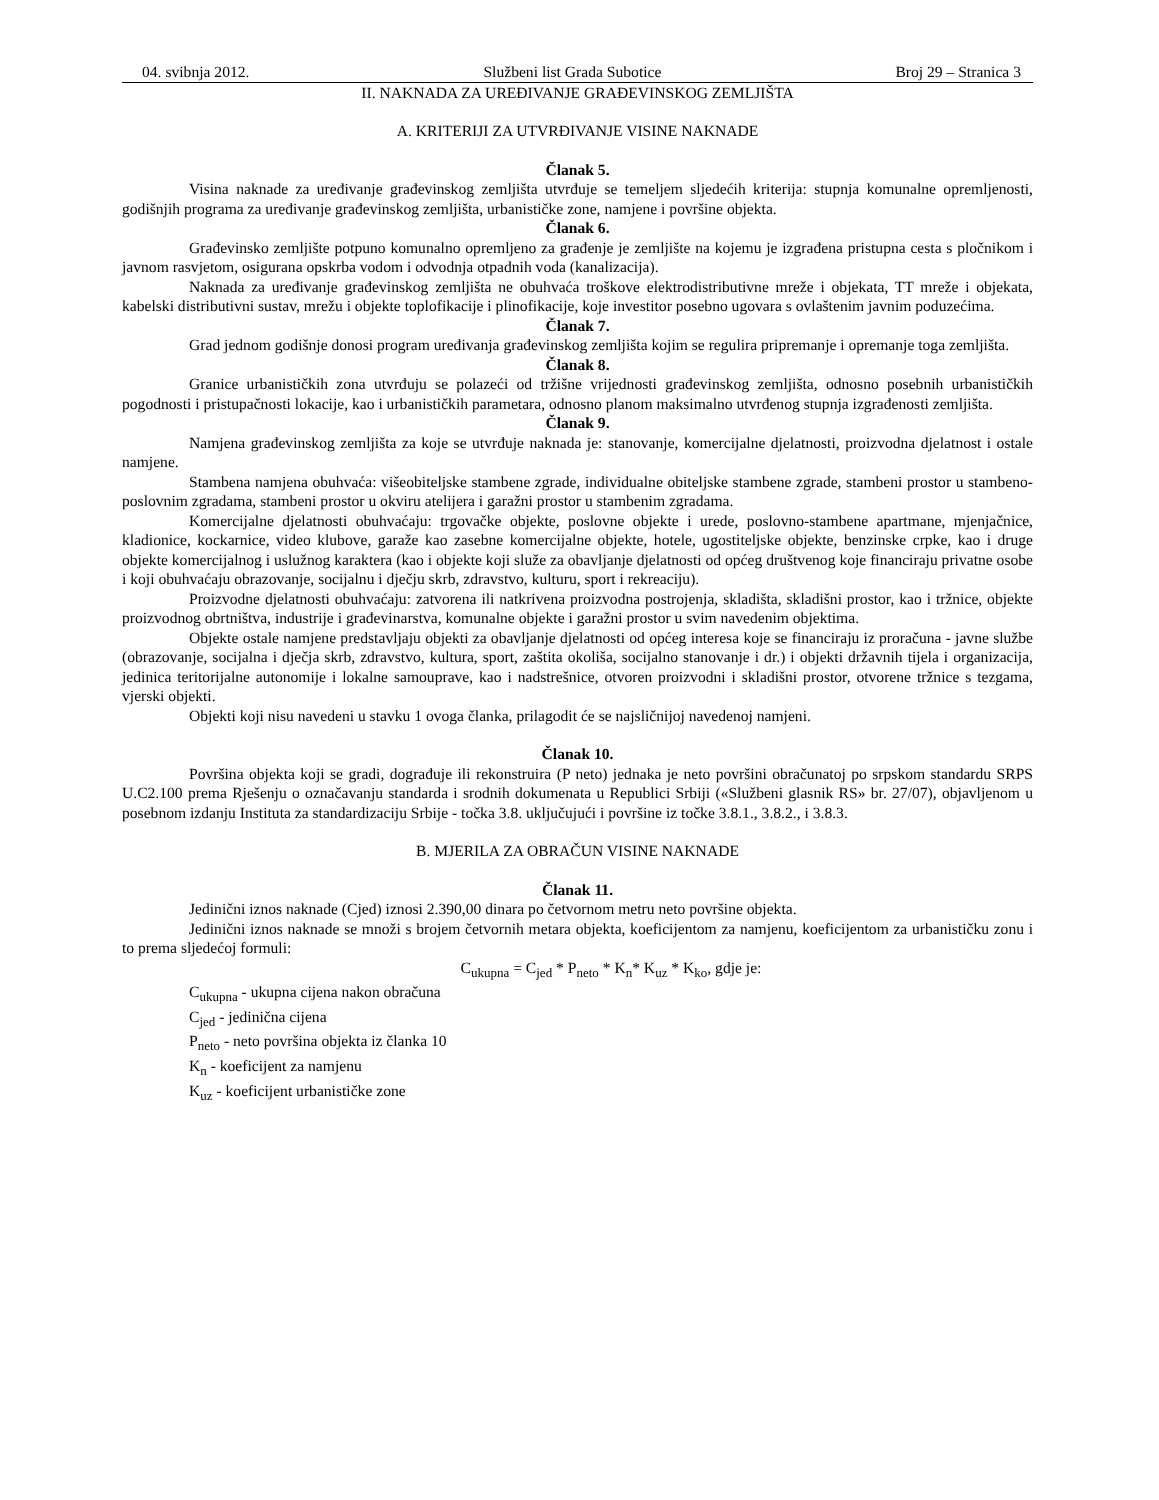04. svibnja 2012. Službeni list Grada Subotice Broj 29 – Stranica 3
II. NAKNADA ZA UREĐIVANJE GRAĐEVINSKOG ZEMLJIŠTA
A. KRITERIJI ZA UTVRĐIVANJE VISINE NAKNADE
Članak 5.
Visina naknade za uređivanje građevinskog zemljišta utvrđuje se temeljem sljedećih kriterija: stupnja komunalne opremljenosti, godišnjih programa za uređivanje građevinskog zemljišta, urbanističke zone, namjene i površine objekta.
Članak 6.
Građevinsko zemljište potpuno komunalno opremljeno za građenje je zemljište na kojemu je izgrađena pristupna cesta s pločnikom i javnom rasvjetom, osigurana opskrba vodom i odvodnja otpadnih voda (kanalizacija).
Naknada za uređivanje građevinskog zemljišta ne obuhvaća troškove elektrodistributivne mreže i objekata, TT mreže i objekata, kabelski distributivni sustav, mrežu i objekte toplofikacije i plinofikacije, koje investitor posebno ugovara s ovlaštenim javnim poduzećima.
Članak 7.
Grad jednom godišnje donosi program uređivanja građevinskog zemljišta kojim se regulira pripremanje i opremanje toga zemljišta.
Članak 8.
Granice urbanističkih zona utvrđuju se polazeći od tržišne vrijednosti građevinskog zemljišta, odnosno posebnih urbanističkih pogodnosti i pristupačnosti lokacije, kao i urbanističkih parametara, odnosno planom maksimalno utvrđenog stupnja izgrađenosti zemljišta.
Članak 9.
Namjena građevinskog zemljišta za koje se utvrđuje naknada je: stanovanje, komercijalne djelatnosti, proizvodna djelatnost i ostale namjene.
Stambena namjena obuhvaća: višeobiteljske stambene zgrade, individualne obiteljske stambene zgrade, stambeni prostor u stambeno-poslovnim zgradama, stambeni prostor u okviru atelijera i garažni prostor u stambenim zgradama.
Komercijalne djelatnosti obuhvaćaju: trgovačke objekte, poslovne objekte i urede, poslovno-stambene apartmane, mjenjačnice, kladionice, kockarnice, video klubove, garaže kao zasebne komercijalne objekte, hotele, ugostiteljske objekte, benzinske crpke, kao i druge objekte komercijalnog i uslužnog karaktera (kao i objekte koji služe za obavljanje djelatnosti od općeg društvenog koje financiraju privatne osobe i koji obuhvaćaju obrazovanje, socijalnu i dječju skrb, zdravstvo, kulturu, sport i rekreaciju).
Proizvodne djelatnosti obuhvaćaju: zatvorena ili natkrivena proizvodna postrojenja, skladišta, skladišni prostor, kao i tržnice, objekte proizvodnog obrtništva, industrije i građevinarstva, komunalne objekte i garažni prostor u svim navedenim objektima.
Objekte ostale namjene predstavljaju objekti za obavljanje djelatnosti od općeg interesa koje se financiraju iz proračuna - javne službe (obrazovanje, socijalna i dječja skrb, zdravstvo, kultura, sport, zaštita okoliša, socijalno stanovanje i dr.) i objekti državnih tijela i organizacija, jedinica teritorijalne autonomije i lokalne samouprave, kao i nadstrešnice, otvoren proizvodni i skladišni prostor, otvorene tržnice s tezgama, vjerski objekti.
Objekti koji nisu navedeni u stavku 1 ovoga članka, prilagodit će se najsličnijoj navedenoj namjeni.
Članak 10.
Površina objekta koji se gradi, dograđuje ili rekonstruira (P neto) jednaka je neto površini obračunatoj po srpskom standardu SRPS U.C2.100 prema Rješenju o označavanju standarda i srodnih dokumenata u Republici Srbiji («Službeni glasnik RS» br. 27/07), objavljenom u posebnom izdanju Instituta za standardizaciju Srbije - točka 3.8. uključujući i površine iz točke 3.8.1., 3.8.2., i 3.8.3.
B. MJERILA ZA OBRAČUN VISINE NAKNADE
Članak 11.
Jedinični iznos naknade (Cjed) iznosi 2.390,00 dinara po četvornom metru neto površine objekta.
Jedinični iznos naknade se množi s brojem četvornih metara objekta, koeficijentom za namjenu, koeficijentom za urbanističku zonu i to prema sljedećoj formuli:
C<sub>ukupna</sub> = C<sub>jed</sub> * P<sub>neto</sub> * K<sub>n</sub>* K<sub>uz</sub> * K<sub>ko</sub>, gdje je:
C<sub>ukupna</sub> - ukupna cijena nakon obračuna
C<sub>jed</sub> - jedinična cijena
P<sub>neto</sub> - neto površina objekta iz članka 10
K<sub>n</sub> - koeficijent za namjenu
K<sub>uz</sub> - koeficijent urbanističke zone